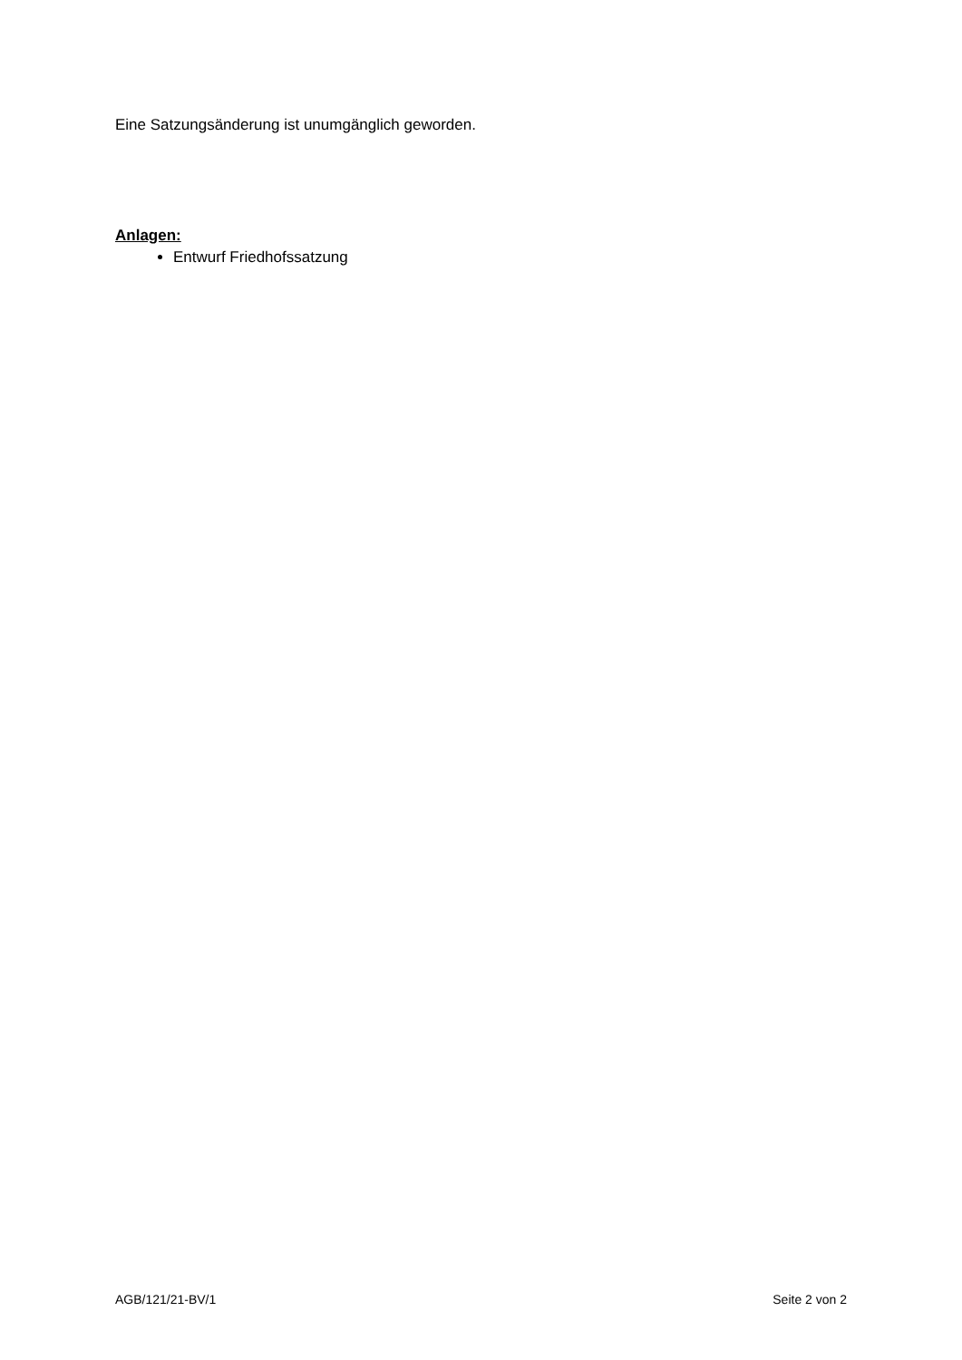Eine Satzungsänderung ist unumgänglich geworden.
Anlagen:
Entwurf Friedhofssatzung
AGB/121/21-BV/1 Seite 2 von 2